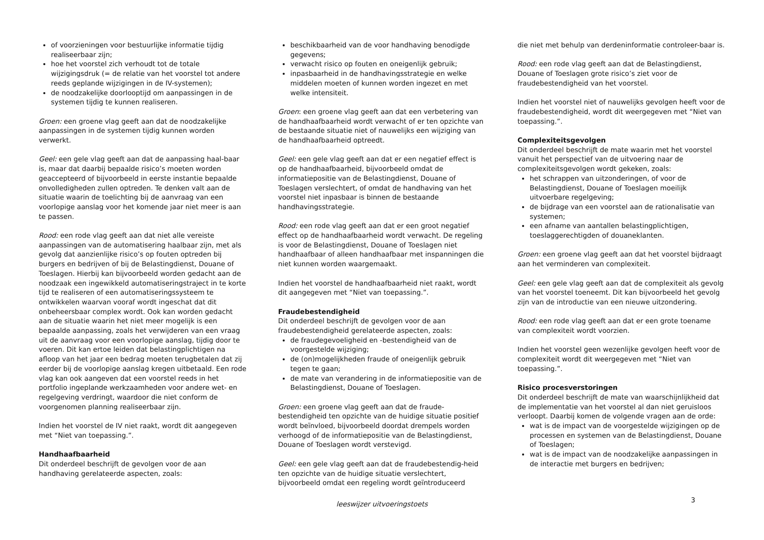of voorzieningen voor bestuurlijke informatie tijdig realiseerbaar zijn;
hoe het voorstel zich verhoudt tot de totale wijzigingsdruk (= de relatie van het voorstel tot andere reeds geplande wijzigingen in de IV-systemen);
de noodzakelijke doorlooptijd om aanpassingen in de systemen tijdig te kunnen realiseren.
Groen: een groene vlag geeft aan dat de noodzakelijke aanpassingen in de systemen tijdig kunnen worden verwerkt.
Geel: een gele vlag geeft aan dat de aanpassing haal-baar is, maar dat daarbij bepaalde risico’s moeten worden geaccepteerd of bijvoorbeeld in eerste instantie bepaalde onvolledigheden zullen optreden. Te denken valt aan de situatie waarin de toelichting bij de aanvraag van een voorlopige aanslag voor het komende jaar niet meer is aan te passen.
Rood: een rode vlag geeft aan dat niet alle vereiste aanpassingen van de automatisering haalbaar zijn, met als gevolg dat aanzienlijke risico’s op fouten optreden bij burgers en bedrijven of bij de Belastingdienst, Douane of Toeslagen. Hierbij kan bijvoorbeeld worden gedacht aan de noodzaak een ingewikkeld automatiseringstraject in te korte tijd te realiseren of een automatiseringssysteem te ontwikkelen waarvan vooraf wordt ingeschat dat dit onbeheersbaar complex wordt. Ook kan worden gedacht aan de situatie waarin het niet meer mogelijk is een bepaalde aanpassing, zoals het verwijderen van een vraag uit de aanvraag voor een voorlopige aanslag, tijdig door te voeren. Dit kan ertoe leiden dat belastingplichtigen na afloop van het jaar een bedrag moeten terugbetalen dat zij eerder bij de voorlopige aanslag kregen uitbetaald. Een rode vlag kan ook aangeven dat een voorstel reeds in het portfolio ingeplande werkzaamheden voor andere wet- en regelgeving verdringt, waardoor die niet conform de voorgenomen planning realiseerbaar zijn.
Indien het voorstel de IV niet raakt, wordt dit aangegeven met “Niet van toepassing.”.
Handhaafbaarheid
Dit onderdeel beschrijft de gevolgen voor de aan handhaving gerelateerde aspecten, zoals:
beschikbaarheid van de voor handhaving benodigde gegevens;
verwacht risico op fouten en oneigenlijk gebruik;
inpasbaarheid in de handhavingsstrategie en welke middelen moeten of kunnen worden ingezet en met welke intensiteit.
Groen: een groene vlag geeft aan dat een verbetering van de handhaafbaarheid wordt verwacht of er ten opzichte van de bestaande situatie niet of nauwelijks een wijziging van de handhaafbaarheid optreedt.
Geel: een gele vlag geeft aan dat er een negatief effect is op de handhaafbaarheid, bijvoorbeeld omdat de informatiepositie van de Belastingdienst, Douane of Toeslagen verslechtert, of omdat de handhaving van het voorstel niet inpasbaar is binnen de bestaande handhavingsstrategie.
Rood: een rode vlag geeft aan dat er een groot negatief effect op de handhaafbaarheid wordt verwacht. De regeling is voor de Belastingdienst, Douane of Toeslagen niet handhaafbaar of alleen handhaafbaar met inspanningen die niet kunnen worden waargemaakt.
Indien het voorstel de handhaafbaarheid niet raakt, wordt dit aangegeven met “Niet van toepassing.”.
Fraudebestendigheid
Dit onderdeel beschrijft de gevolgen voor de aan fraudebestendigheid gerelateerde aspecten, zoals:
de fraudegevoeligheid en -bestendigheid van de voorgestelde wijziging;
de (on)mogelijkheden fraude of oneigenlijk gebruik tegen te gaan;
de mate van verandering in de informatiepositie van de Belastingdienst, Douane of Toeslagen.
Groen: een groene vlag geeft aan dat de fraude-bestendigheid ten opzichte van de huidige situatie positief wordt beïnvloed, bijvoorbeeld doordat drempels worden verhoogd of de informatiepositie van de Belastingdienst, Douane of Toeslagen wordt verstevigd.
Geel: een gele vlag geeft aan dat de fraudebestendig-heid ten opzichte van de huidige situatie verslechtert, bijvoorbeeld omdat een regeling wordt geïntroduceerd
die niet met behulp van derdeninformatie controleer-baar is.
Rood: een rode vlag geeft aan dat de Belastingdienst, Douane of Toeslagen grote risico’s ziet voor de fraudebestendigheid van het voorstel.
Indien het voorstel niet of nauwelijks gevolgen heeft voor de fraudebestendigheid, wordt dit weergegeven met “Niet van toepassing.”.
Complexiteitsgevolgen
Dit onderdeel beschrijft de mate waarin met het voorstel vanuit het perspectief van de uitvoering naar de complexiteitsgevolgen wordt gekeken, zoals:
het schrappen van uitzonderingen, of voor de Belastingdienst, Douane of Toeslagen moeilijk uitvoerbare regelgeving;
de bijdrage van een voorstel aan de rationalisatie van systemen;
een afname van aantallen belastingplichtigen, toeslaggerechtigden of douaneklanten.
Groen: een groene vlag geeft aan dat het voorstel bijdraagt aan het verminderen van complexiteit.
Geel: een gele vlag geeft aan dat de complexiteit als gevolg van het voorstel toeneemt. Dit kan bijvoorbeeld het gevolg zijn van de introductie van een nieuwe uitzondering.
Rood: een rode vlag geeft aan dat er een grote toename van complexiteit wordt voorzien.
Indien het voorstel geen wezenlijke gevolgen heeft voor de complexiteit wordt dit weergegeven met “Niet van toepassing.”.
Risico procesverstoringen
Dit onderdeel beschrijft de mate van waarschijnlijkheid dat de implementatie van het voorstel al dan niet geruisloos verloopt. Daarbij komen de volgende vragen aan de orde:
wat is de impact van de voorgestelde wijzigingen op de processen en systemen van de Belastingdienst, Douane of Toeslagen;
wat is de impact van de noodzakelijke aanpassingen in de interactie met burgers en bedrijven;
leeswijzer uitvoeringstoets 3